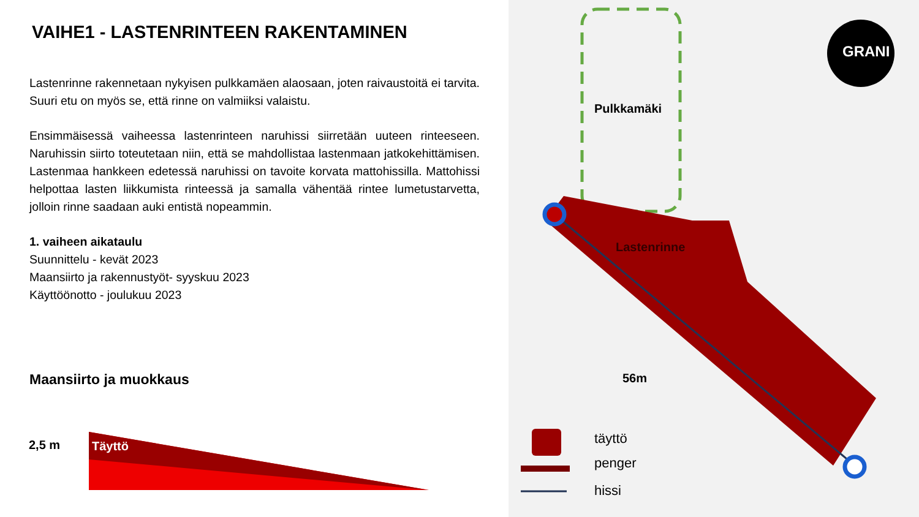VAIHE1 - LASTENRINTEEN RAKENTAMINEN
Lastenrinne rakennetaan nykyisen pulkkamäen alaosaan, joten raivaustoitä ei tarvita. Suuri etu on myös se, että rinne on valmiiksi valaistu.
Ensimmäisessä vaiheessa lastenrinteen naruhissi siirretään uuteen rinteeseen. Naruhissin siirto toteutetaan niin, että se mahdollistaa lastenmaan jatkokehittämisen. Lastenmaa hankkeen edetessä naruhissi on tavoite korvata mattohissilla. Mattohissi helpottaa lasten liikkumista rinteessä ja samalla vähentää rintee lumetustarvetta, jolloin rinne saadaan auki entistä nopeammin.
1. vaiheen aikataulu
Suunnittelu - kevät 2023
Maansiirto ja rakennustyöt- syyskuu 2023
Käyttöönotto - joulukuu 2023
Maansiirto ja muokkaus
2,5 m Täyttö
Pulkkamäki
Lastenrinne
56m
GRANI
täyttö
penger
hissi